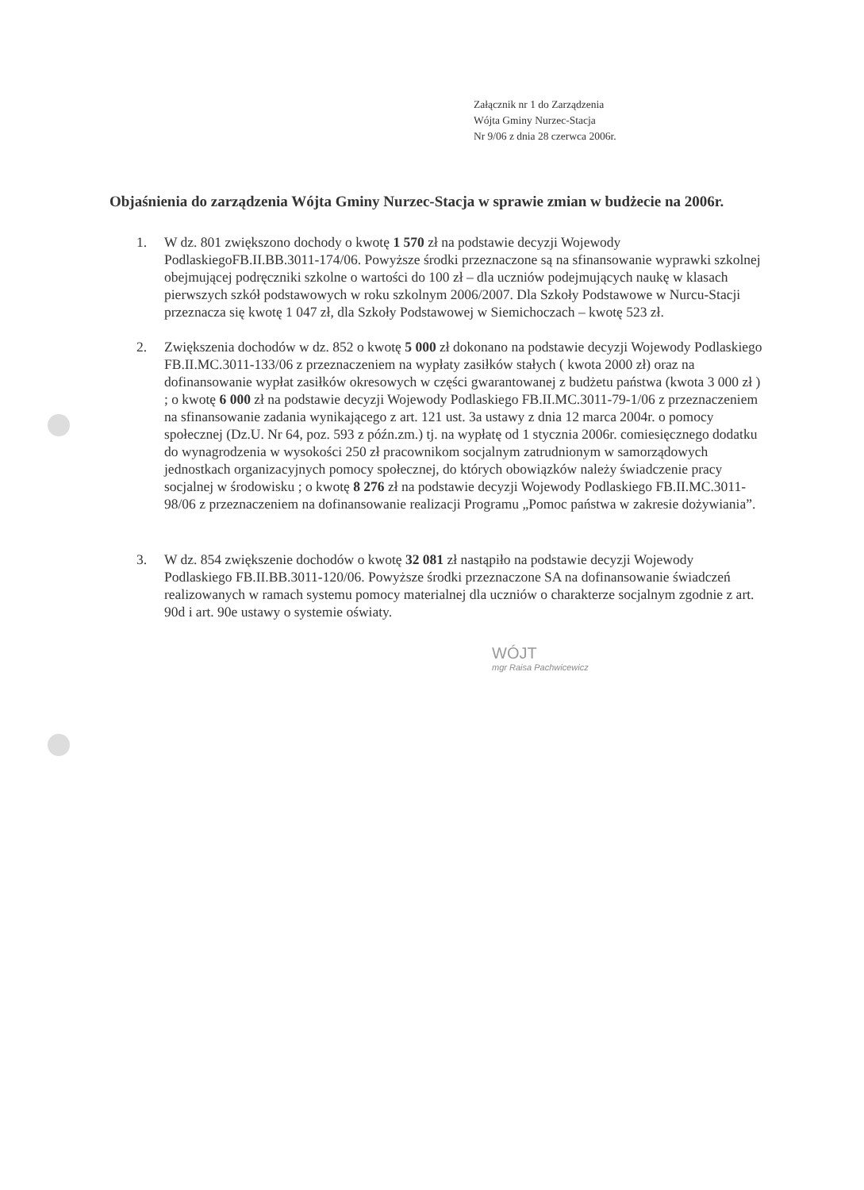Załącznik nr 1 do Zarządzenia
Wójta Gminy Nurzec-Stacja
Nr 9/06 z dnia 28 czerwca 2006r.
Objaśnienia do zarządzenia Wójta Gminy Nurzec-Stacja w sprawie zmian w budżecie na 2006r.
1. W dz. 801 zwiększono dochody o kwotę 1 570 zł na podstawie decyzji Wojewody PodlaskiegoFB.II.BB.3011-174/06. Powyższe środki przeznaczone są na sfinansowanie wyprawki szkolnej obejmującej podręczniki szkolne o wartości do 100 zł – dla uczniów podejmujących naukę w klasach pierwszych szkół podstawowych w roku szkolnym 2006/2007. Dla Szkoły Podstawowe w Nurcu-Stacji przeznacza się kwotę 1 047 zł, dla Szkoły Podstawowej w Siemichoczach – kwotę 523 zł.
2. Zwiększenia dochodów w dz. 852 o kwotę 5 000 zł dokonano na podstawie decyzji Wojewody Podlaskiego FB.II.MC.3011-133/06 z przeznaczeniem na wypłaty zasiłków stałych ( kwota 2000 zł) oraz na dofinansowanie wypłat zasiłków okresowych w części gwarantowanej z budżetu państwa (kwota 3 000 zł ) ; o kwotę 6 000 zł na podstawie decyzji Wojewody Podlaskiego FB.II.MC.3011-79-1/06 z przeznaczeniem na sfinansowanie zadania wynikającego z art. 121 ust. 3a ustawy z dnia 12 marca 2004r. o pomocy społecznej (Dz.U. Nr 64, poz. 593 z późn.zm.) tj. na wypłatę od 1 stycznia 2006r. comiesięcznego dodatku do wynagrodzenia w wysokości 250 zł pracownikom socjalnym zatrudnionym w samorządowych jednostkach organizacyjnych pomocy społecznej, do których obowiązków należy świadczenie pracy socjalnej w środowisku ; o kwotę 8 276 zł na podstawie decyzji Wojewody Podlaskiego FB.II.MC.3011-98/06 z przeznaczeniem na dofinansowanie realizacji Programu „Pomoc państwa w zakresie dożywiania”.
3. W dz. 854 zwiększenie dochodów o kwotę 32 081 zł nastąpiło na podstawie decyzji Wojewody Podlaskiego FB.II.BB.3011-120/06. Powyższe środki przeznaczone SA na dofinansowanie świadczeń realizowanych w ramach systemu pomocy materialnej dla uczniów o charakterze socjalnym zgodnie z art. 90d i art. 90e ustawy o systemie oświaty.
WÓJT
mgr Raisa Pachwicewicz